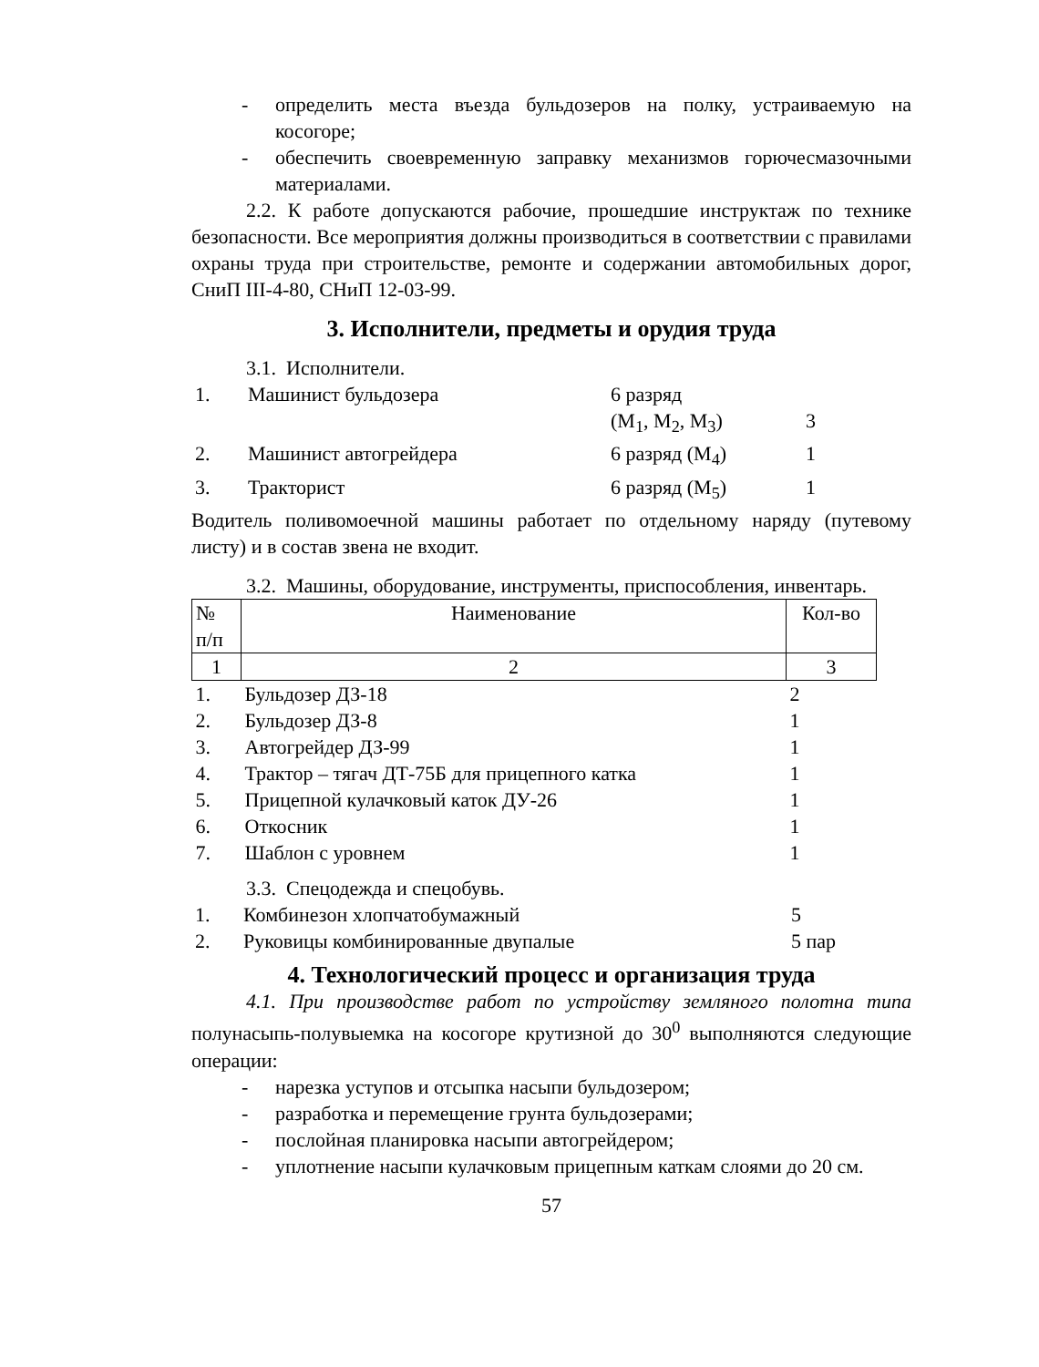- определить места въезда бульдозеров на полку, устраиваемую на косогоре;
- обеспечить своевременную заправку механизмов горючесмазочными материалами.
2.2. К работе допускаются рабочие, прошедшие инструктаж по технике безопасности. Все мероприятия должны производиться в соответствии с правилами охраны труда при строительстве, ремонте и содержании автомобильных дорог, СниП III-4-80, СНиП 12-03-99.
3. Исполнители, предметы и орудия труда
3.1. Исполнители.
| 1. | Машинист бульдозера | 6 разряд (М<sub>1</sub>, М<sub>2</sub>, М<sub>3</sub>) | 3 |
| 2. | Машинист автогрейдера | 6 разряд (М<sub>4</sub>) | 1 |
| 3. | Тракторист | 6 разряд (М<sub>5</sub>) | 1 |
Водитель поливомоечной машины работает по отдельному наряду (путевому листу) и в состав звена не входит.
3.2. Машины, оборудование, инструменты, приспособления, инвентарь.
| № п/п | Наименование | Кол-во |
| --- | --- | --- |
| 1 | 2 | 3 |
| 1. | Бульдозер ДЗ-18 | 2 |
| 2. | Бульдозер ДЗ-8 | 1 |
| 3. | Автогрейдер ДЗ-99 | 1 |
| 4. | Трактор – тягач ДТ-75Б для прицепного катка | 1 |
| 5. | Прицепной кулачковый каток ДУ-26 | 1 |
| 6. | Откосник | 1 |
| 7. | Шаблон с уровнем | 1 |
3.3. Спецодежда и спецобувь.
| 1. | Комбинезон хлопчатобумажный | 5 |
| 2. | Руковицы комбинированные двупалые | 5 пар |
4. Технологический процесс и организация труда
4.1. При производстве работ по устройству земляного полотна типа полунасыпь-полувыемка на косогоре крутизной до 30<sup>0</sup> выполняются следующие операции:
- нарезка уступов и отсыпка насыпи бульдозером;
- разработка и перемещение грунта бульдозерами;
- послойная планировка насыпи автогрейдером;
- уплотнение насыпи кулачковым прицепным каткам слоями до 20 см.
57